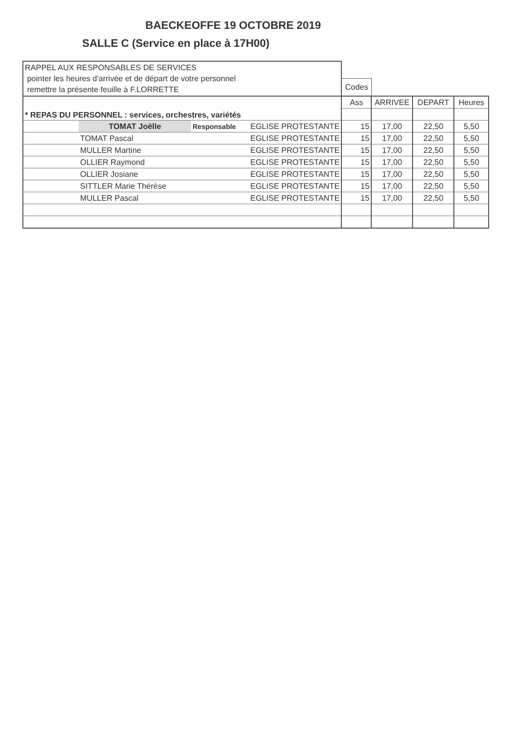BAECKEOFFE 19 OCTOBRE 2019
SALLE C (Service en place à 17H00)
| RAPPEL AUX RESPONSABLES DE SERVICES pointer les heures d'arrivée et de départ de votre personnel remettre la présente feuille à F.LORRETTE | | | | | | | |
| | | | | Codes | | | |
| * REPAS DU PERSONNEL : services, orchestres, variétés | | | | Ass | ARRIVEE | DEPART | Heures |
| | TOMAT Joëlle | Responsable | EGLISE PROTESTANTE | 15 | 17,00 | 22,50 | 5,50 |
| | TOMAT Pascal | | EGLISE PROTESTANTE | 15 | 17,00 | 22,50 | 5,50 |
| | MULLER Martine | | EGLISE PROTESTANTE | 15 | 17,00 | 22,50 | 5,50 |
| | OLLIER Raymond | | EGLISE PROTESTANTE | 15 | 17,00 | 22,50 | 5,50 |
| | OLLIER Josiane | | EGLISE PROTESTANTE | 15 | 17,00 | 22,50 | 5,50 |
| | SITTLER Marie Thérèse | | EGLISE PROTESTANTE | 15 | 17,00 | 22,50 | 5,50 |
| | MULLER Pascal | | EGLISE PROTESTANTE | 15 | 17,00 | 22,50 | 5,50 |